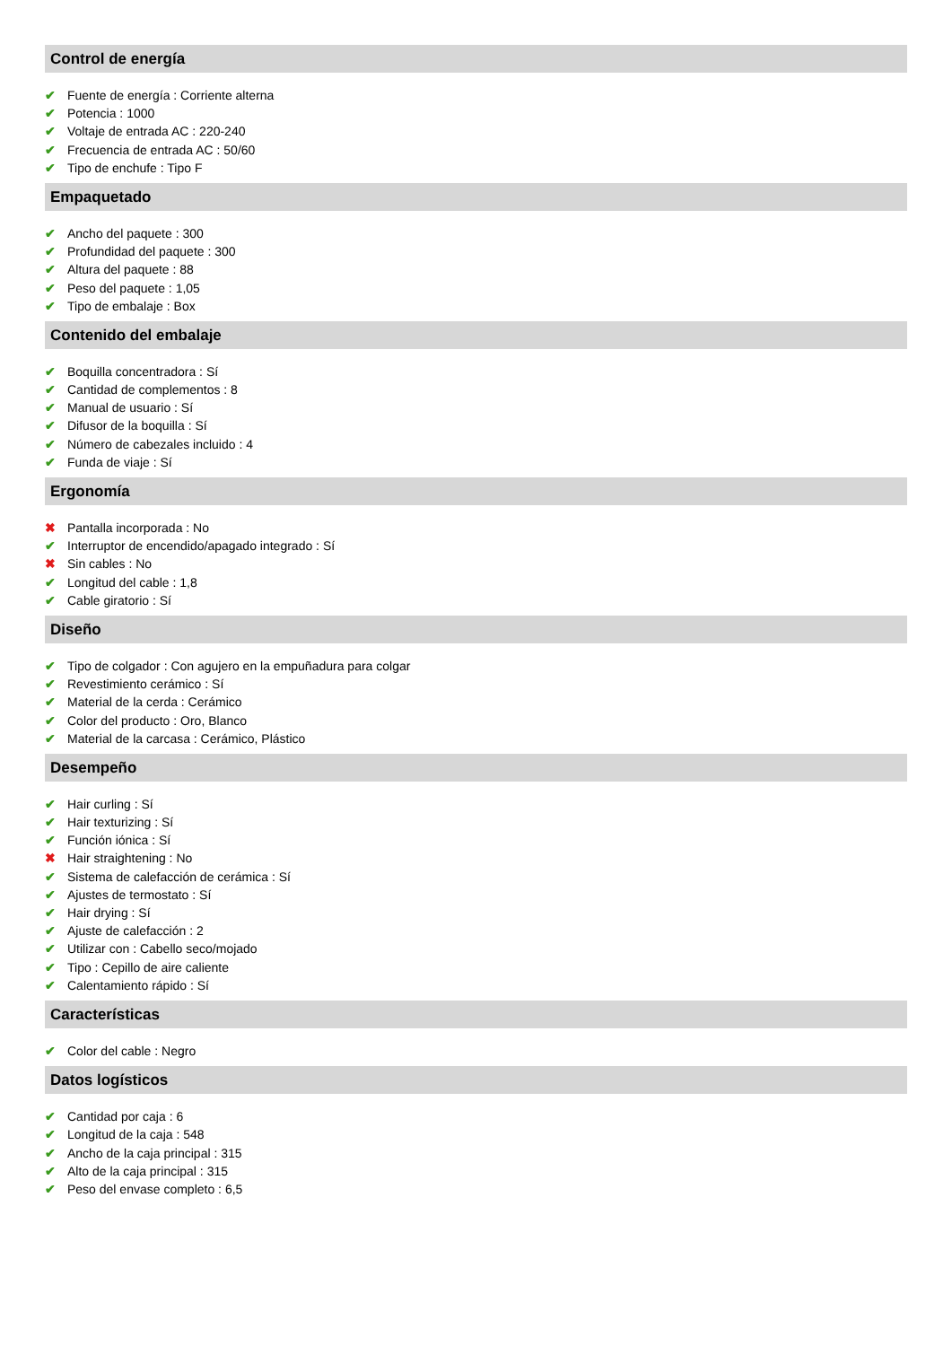Control de energía
✔ Fuente de energía : Corriente alterna
✔ Potencia : 1000
✔ Voltaje de entrada AC : 220-240
✔ Frecuencia de entrada AC : 50/60
✔ Tipo de enchufe : Tipo F
Empaquetado
✔ Ancho del paquete : 300
✔ Profundidad del paquete : 300
✔ Altura del paquete : 88
✔ Peso del paquete : 1,05
✔ Tipo de embalaje : Box
Contenido del embalaje
✔ Boquilla concentradora : Sí
✔ Cantidad de complementos : 8
✔ Manual de usuario : Sí
✔ Difusor de la boquilla : Sí
✔ Número de cabezales incluido : 4
✔ Funda de viaje : Sí
Ergonomía
✖ Pantalla incorporada : No
✔ Interruptor de encendido/apagado integrado : Sí
✖ Sin cables : No
✔ Longitud del cable : 1,8
✔ Cable giratorio : Sí
Diseño
✔ Tipo de colgador : Con agujero en la empuñadura para colgar
✔ Revestimiento cerámico : Sí
✔ Material de la cerda : Cerámico
✔ Color del producto : Oro, Blanco
✔ Material de la carcasa : Cerámico, Plástico
Desempeño
✔ Hair curling : Sí
✔ Hair texturizing : Sí
✔ Función iónica : Sí
✖ Hair straightening : No
✔ Sistema de calefacción de cerámica : Sí
✔ Ajustes de termostato : Sí
✔ Hair drying : Sí
✔ Ajuste de calefacción : 2
✔ Utilizar con : Cabello seco/mojado
✔ Tipo : Cepillo de aire caliente
✔ Calentamiento rápido : Sí
Características
✔ Color del cable : Negro
Datos logísticos
✔ Cantidad por caja : 6
✔ Longitud de la caja : 548
✔ Ancho de la caja principal : 315
✔ Alto de la caja principal : 315
✔ Peso del envase completo : 6,5